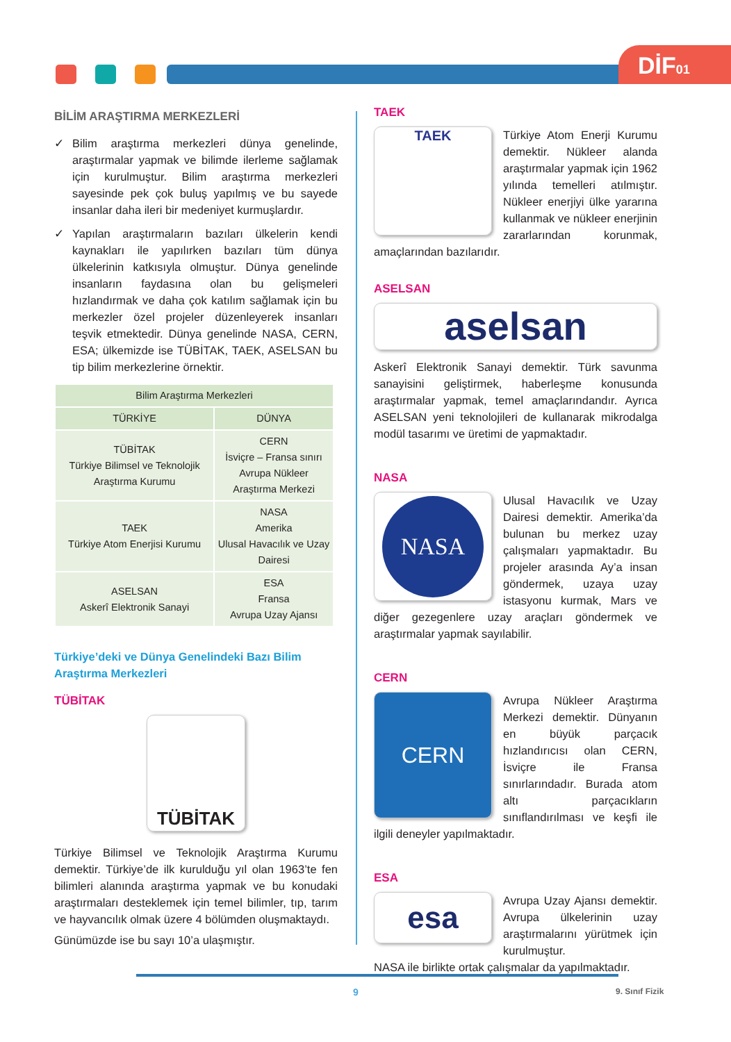DİF01
BİLİM ARAŞTIRMA MERKEZLERİ
✓ Bilim araştırma merkezleri dünya genelinde, araştırmalar yapmak ve bilimde ilerleme sağlamak için kurulmuştur. Bilim araştırma merkezleri sayesinde pek çok buluş yapılmış ve bu sayede insanlar daha ileri bir medeniyet kurmuşlardır.
✓ Yapılan araştırmaların bazıları ülkelerin kendi kaynakları ile yapılırken bazıları tüm dünya ülkelerinin katkısıyla olmuştur. Dünya genelinde insanların faydasına olan bu gelişmeleri hızlandırmak ve daha çok katılım sağlamak için bu merkezler özel projeler düzenleyerek insanları teşvik etmektedir. Dünya genelinde NASA, CERN, ESA; ülkemizde ise TÜBİTAK, TAEK, ASELSAN bu tip bilim merkezlerine örnektir.
| Bilim Araştırma Merkezleri | |
| --- | --- |
| TÜRKİYE | DÜNYA |
| TÜBİTAK Türkiye Bilimsel ve Teknolojik Araştırma Kurumu | CERN İsviçre – Fransa sınırı Avrupa Nükleer Araştırma Merkezi |
| TAEK Türkiye Atom Enerjisi Kurumu | NASA Amerika Ulusal Havacılık ve Uzay Dairesi |
| ASELSAN Askerî Elektronik Sanayi | ESA Fransa Avrupa Uzay Ajansı |
Türkiye’deki ve Dünya Genelindeki Bazı Bilim Araştırma Merkezleri
TÜBİTAK
TÜBİTAK
Türkiye Bilimsel ve Teknolojik Araştırma Kurumu demektir. Türkiye’de ilk kurulduğu yıl olan 1963’te fen bilimleri alanında araştırma yapmak ve bu konudaki araştırmaları desteklemek için temel bilimler, tıp, tarım ve hayvancılık olmak üzere 4 bölümden oluşmaktaydı.
Günümüzde ise bu sayı 10’a ulaşmıştır.
TAEK
TAEK
Türkiye Atom Enerji Kurumu demektir. Nükleer alanda araştırmalar yapmak için 1962 yılında temelleri atılmıştır. Nükleer enerjiyi ülke yararına kullanmak ve nükleer enerjinin zararlarından korunmak, amaçlarından bazılarıdır.
ASELSAN
aselsan
Askerî Elektronik Sanayi demektir. Türk savunma sanayisini geliştirmek, haberleşme konusunda araştırmalar yapmak, temel amaçlarındandır. Ayrıca ASELSAN yeni teknolojileri de kullanarak mikrodalga modül tasarımı ve üretimi de yapmaktadır.
NASA
NASA
Ulusal Havacılık ve Uzay Dairesi demektir. Amerika’da bulunan bu merkez uzay çalışmaları yapmaktadır. Bu projeler arasında Ay’a insan göndermek, uzaya uzay istasyonu kurmak, Mars ve diğer gezegenlere uzay araçları göndermek ve araştırmalar yapmak sayılabilir.
CERN
CERN
Avrupa Nükleer Araştırma Merkezi demektir. Dünyanın en büyük parçacık hızlandırıcısı olan CERN, İsviçre ile Fransa sınırlarındadır. Burada atom altı parçacıkların sınıflandırılması ve keşfi ile ilgili deneyler yapılmaktadır.
ESA
esa
Avrupa Uzay Ajansı demektir. Avrupa ülkelerinin uzay araştırmalarını yürütmek için kurulmuştur.
NASA ile birlikte ortak çalışmalar da yapılmaktadır.
9 9. Sınıf Fizik